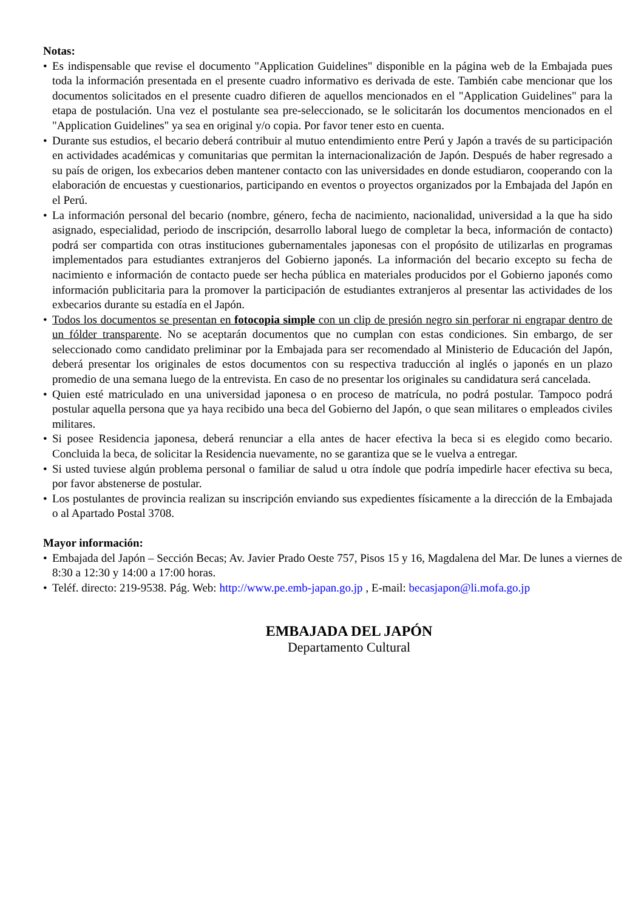Notas:
• Es indispensable que revise el documento "Application Guidelines" disponible en la página web de la Embajada pues toda la información presentada en el presente cuadro informativo es derivada de este. También cabe mencionar que los documentos solicitados en el presente cuadro difieren de aquellos mencionados en el "Application Guidelines" para la etapa de postulación. Una vez el postulante sea pre-seleccionado, se le solicitarán los documentos mencionados en el "Application Guidelines" ya sea en original y/o copia. Por favor tener esto en cuenta.
• Durante sus estudios, el becario deberá contribuir al mutuo entendimiento entre Perú y Japón a través de su participación en actividades académicas y comunitarias que permitan la internacionalización de Japón. Después de haber regresado a su país de origen, los exbecarios deben mantener contacto con las universidades en donde estudiaron, cooperando con la elaboración de encuestas y cuestionarios, participando en eventos o proyectos organizados por la Embajada del Japón en el Perú.
• La información personal del becario (nombre, género, fecha de nacimiento, nacionalidad, universidad a la que ha sido asignado, especialidad, periodo de inscripción, desarrollo laboral luego de completar la beca, información de contacto) podrá ser compartida con otras instituciones gubernamentales japonesas con el propósito de utilizarlas en programas implementados para estudiantes extranjeros del Gobierno japonés. La información del becario excepto su fecha de nacimiento e información de contacto puede ser hecha pública en materiales producidos por el Gobierno japonés como información publicitaria para la promover la participación de estudiantes extranjeros al presentar las actividades de los exbecarios durante su estadía en el Japón.
• Todos los documentos se presentan en fotocopia simple con un clip de presión negro sin perforar ni engrapar dentro de un fólder transparente. No se aceptarán documentos que no cumplan con estas condiciones. Sin embargo, de ser seleccionado como candidato preliminar por la Embajada para ser recomendado al Ministerio de Educación del Japón, deberá presentar los originales de estos documentos con su respectiva traducción al inglés o japonés en un plazo promedio de una semana luego de la entrevista. En caso de no presentar los originales su candidatura será cancelada.
• Quien esté matriculado en una universidad japonesa o en proceso de matrícula, no podrá postular. Tampoco podrá postular aquella persona que ya haya recibido una beca del Gobierno del Japón, o que sean militares o empleados civiles militares.
• Si posee Residencia japonesa, deberá renunciar a ella antes de hacer efectiva la beca si es elegido como becario. Concluida la beca, de solicitar la Residencia nuevamente, no se garantiza que se le vuelva a entregar.
• Si usted tuviese algún problema personal o familiar de salud u otra índole que podría impedirle hacer efectiva su beca, por favor abstenerse de postular.
• Los postulantes de provincia realizan su inscripción enviando sus expedientes físicamente a la dirección de la Embajada o al Apartado Postal 3708.
Mayor información:
• Embajada del Japón – Sección Becas; Av. Javier Prado Oeste 757, Pisos 15 y 16, Magdalena del Mar. De lunes a viernes de 8:30 a 12:30 y 14:00 a 17:00 horas.
• Teléf. directo: 219-9538. Pág. Web: http://www.pe.emb-japan.go.jp , E-mail: becasjapon@li.mofa.go.jp
EMBAJADA DEL JAPÓN
Departamento Cultural